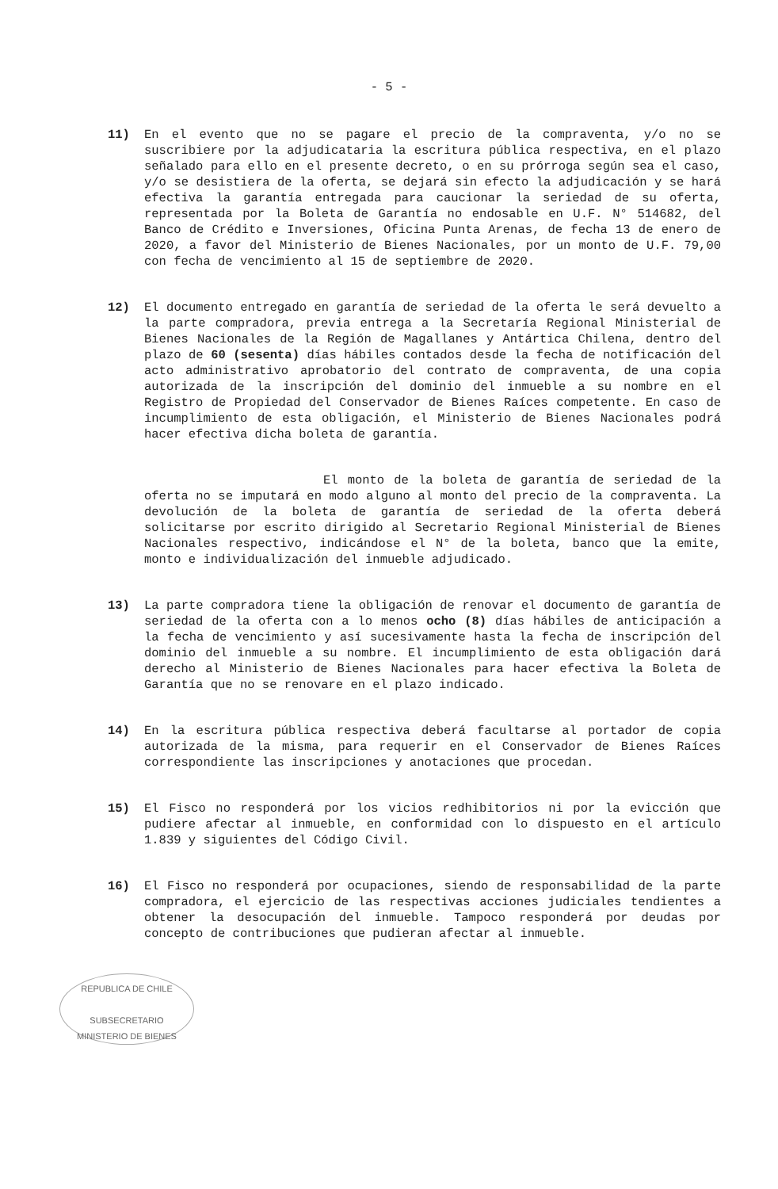- 5 -
11) En el evento que no se pagare el precio de la compraventa, y/o no se suscribiere por la adjudicataria la escritura pública respectiva, en el plazo señalado para ello en el presente decreto, o en su prórroga según sea el caso, y/o se desistiera de la oferta, se dejará sin efecto la adjudicación y se hará efectiva la garantía entregada para caucionar la seriedad de su oferta, representada por la Boleta de Garantía no endosable en U.F. N° 514682, del Banco de Crédito e Inversiones, Oficina Punta Arenas, de fecha 13 de enero de 2020, a favor del Ministerio de Bienes Nacionales, por un monto de U.F. 79,00 con fecha de vencimiento al 15 de septiembre de 2020.
12) El documento entregado en garantía de seriedad de la oferta le será devuelto a la parte compradora, previa entrega a la Secretaría Regional Ministerial de Bienes Nacionales de la Región de Magallanes y Antártica Chilena, dentro del plazo de 60 (sesenta) días hábiles contados desde la fecha de notificación del acto administrativo aprobatorio del contrato de compraventa, de una copia autorizada de la inscripción del dominio del inmueble a su nombre en el Registro de Propiedad del Conservador de Bienes Raíces competente. En caso de incumplimiento de esta obligación, el Ministerio de Bienes Nacionales podrá hacer efectiva dicha boleta de garantía.
El monto de la boleta de garantía de seriedad de la oferta no se imputará en modo alguno al monto del precio de la compraventa. La devolución de la boleta de garantía de seriedad de la oferta deberá solicitarse por escrito dirigido al Secretario Regional Ministerial de Bienes Nacionales respectivo, indicándose el N° de la boleta, banco que la emite, monto e individualización del inmueble adjudicado.
13) La parte compradora tiene la obligación de renovar el documento de garantía de seriedad de la oferta con a lo menos ocho (8) días hábiles de anticipación a la fecha de vencimiento y así sucesivamente hasta la fecha de inscripción del dominio del inmueble a su nombre. El incumplimiento de esta obligación dará derecho al Ministerio de Bienes Nacionales para hacer efectiva la Boleta de Garantía que no se renovare en el plazo indicado.
14) En la escritura pública respectiva deberá facultarse al portador de copia autorizada de la misma, para requerir en el Conservador de Bienes Raíces correspondiente las inscripciones y anotaciones que procedan.
15) El Fisco no responderá por los vicios redhibitorios ni por la evicción que pudiere afectar al inmueble, en conformidad con lo dispuesto en el artículo 1.839 y siguientes del Código Civil.
16) El Fisco no responderá por ocupaciones, siendo de responsabilidad de la parte compradora, el ejercicio de las respectivas acciones judiciales tendientes a obtener la desocupación del inmueble. Tampoco responderá por deudas por concepto de contribuciones que pudieran afectar al inmueble.
REPUBLICA DE CHILE
SUBSECRETARIO
MINISTERIO DE BIENES